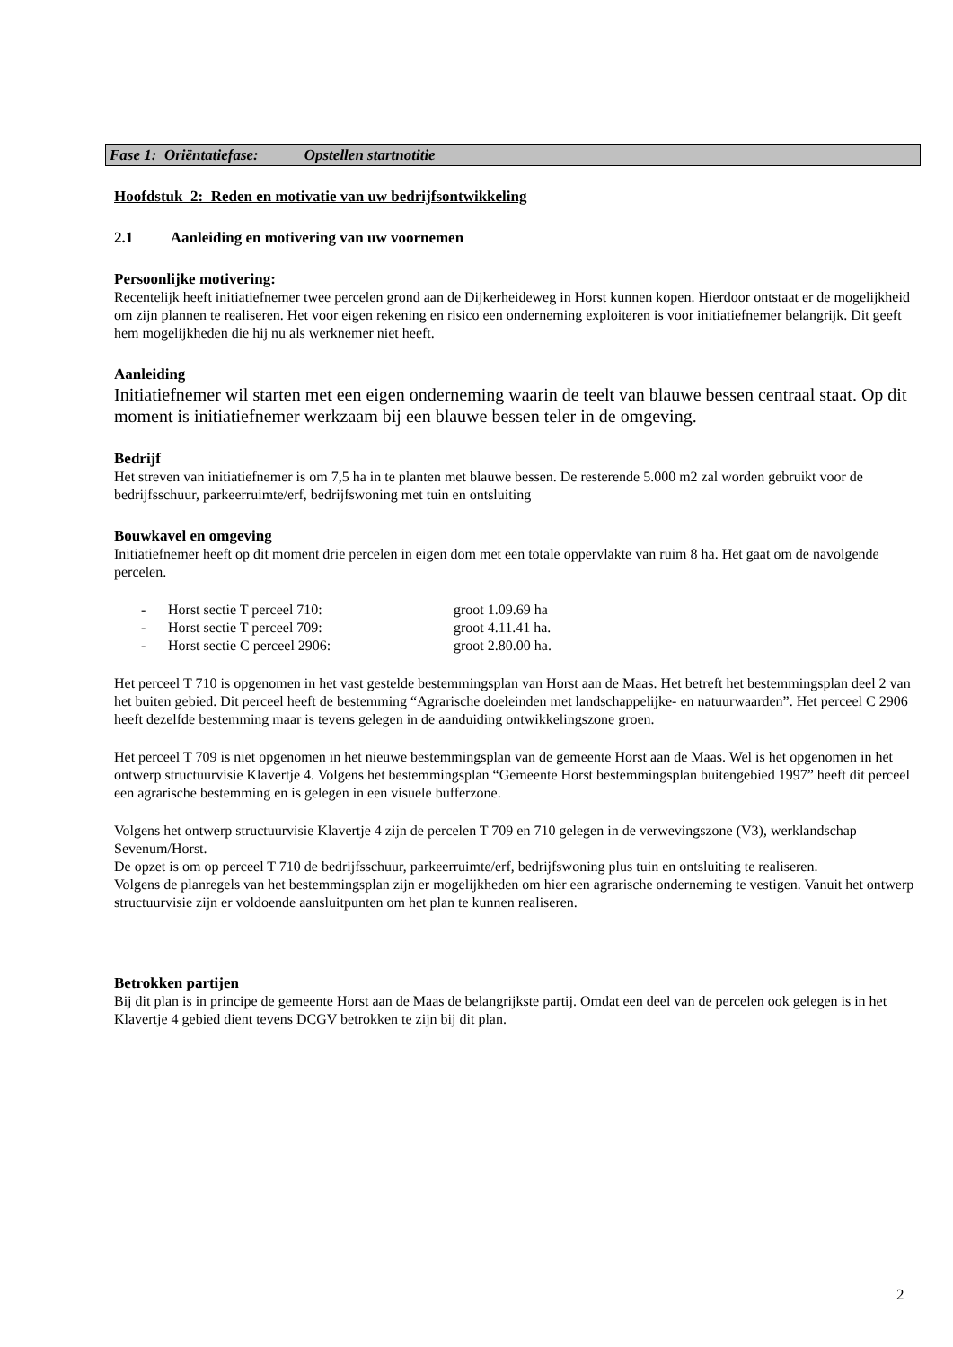Fase 1: Oriëntatiefase: Opstellen startnotitie
Hoofdstuk 2: Reden en motivatie van uw bedrijfsontwikkeling
2.1 Aanleiding en motivering van uw voornemen
Persoonlijke motivering:
Recentelijk heeft initiatiefnemer twee percelen grond aan de Dijkerheideweg in Horst kunnen kopen. Hierdoor ontstaat er de mogelijkheid om zijn plannen te realiseren. Het voor eigen rekening en risico een onderneming exploiteren is voor initiatiefnemer belangrijk. Dit geeft hem mogelijkheden die hij nu als werknemer niet heeft.
Aanleiding
Initiatiefnemer wil starten met een eigen onderneming waarin de teelt van blauwe bessen centraal staat. Op dit moment is initiatiefnemer werkzaam bij een blauwe bessen teler in de omgeving.
Bedrijf
Het streven van initiatiefnemer is om 7,5 ha in te planten met blauwe bessen. De resterende 5.000 m2 zal worden gebruikt voor de bedrijfsschuur, parkeerruimte/erf, bedrijfswoning met tuin en ontsluiting
Bouwkavel en omgeving
Initiatiefnemer heeft op dit moment drie percelen in eigen dom met een totale oppervlakte van ruim 8 ha. Het gaat om de navolgende percelen.
- Horst sectie T perceel 710: groot 1.09.69 ha
- Horst sectie T perceel 709: groot 4.11.41 ha.
- Horst sectie C perceel 2906: groot 2.80.00 ha.
Het perceel T 710 is opgenomen in het vast gestelde bestemmingsplan van Horst aan de Maas. Het betreft het bestemmingsplan deel 2 van het buiten gebied. Dit perceel heeft de bestemming “Agrarische doeleinden met landschappelijke- en natuurwaarden”. Het perceel C 2906 heeft dezelfde bestemming maar is tevens gelegen in de aanduiding ontwikkelingszone groen.
Het perceel T 709 is niet opgenomen in het nieuwe bestemmingsplan van de gemeente Horst aan de Maas. Wel is het opgenomen in het ontwerp structuurvisie Klavertje 4. Volgens het bestemmingsplan “Gemeente Horst bestemmingsplan buitengebied 1997” heeft dit perceel een agrarische bestemming en is gelegen in een visuele bufferzone.
Volgens het ontwerp structuurvisie Klavertje 4 zijn de percelen T 709 en 710 gelegen in de verwevingszone (V3), werklandschap Sevenum/Horst.
De opzet is om op perceel T 710 de bedrijfsschuur, parkeerruimte/erf, bedrijfswoning plus tuin en ontsluiting te realiseren.
Volgens de planregels van het bestemmingsplan zijn er mogelijkheden om hier een agrarische onderneming te vestigen. Vanuit het ontwerp structuurvisie zijn er voldoende aansluitpunten om het plan te kunnen realiseren.
Betrokken partijen
Bij dit plan is in principe de gemeente Horst aan de Maas de belangrijkste partij. Omdat een deel van de percelen ook gelegen is in het Klavertje 4 gebied dient tevens DCGV betrokken te zijn bij dit plan.
2